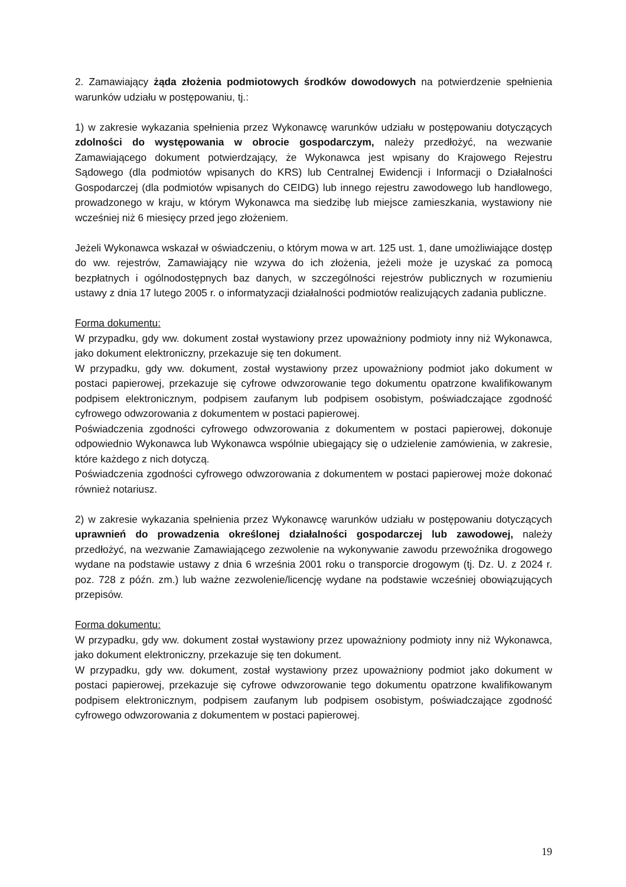2. Zamawiający żąda złożenia podmiotowych środków dowodowych na potwierdzenie spełnienia warunków udziału w postępowaniu, tj.:
1) w zakresie wykazania spełnienia przez Wykonawcę warunków udziału w postępowaniu dotyczących zdolności do występowania w obrocie gospodarczym, należy przedłożyć, na wezwanie Zamawiającego dokument potwierdzający, że Wykonawca jest wpisany do Krajowego Rejestru Sądowego (dla podmiotów wpisanych do KRS) lub Centralnej Ewidencji i Informacji o Działalności Gospodarczej (dla podmiotów wpisanych do CEIDG) lub innego rejestru zawodowego lub handlowego, prowadzonego w kraju, w którym Wykonawca ma siedzibę lub miejsce zamieszkania, wystawiony nie wcześniej niż 6 miesięcy przed jego złożeniem.
Jeżeli Wykonawca wskazał w oświadczeniu, o którym mowa w art. 125 ust. 1, dane umożliwiające dostęp do ww. rejestrów, Zamawiający nie wzywa do ich złożenia, jeżeli może je uzyskać za pomocą bezpłatnych i ogólnodostępnych baz danych, w szczególności rejestrów publicznych w rozumieniu ustawy z dnia 17 lutego 2005 r. o informatyzacji działalności podmiotów realizujących zadania publiczne.
Forma dokumentu:
W przypadku, gdy ww. dokument został wystawiony przez upoważniony podmioty inny niż Wykonawca, jako dokument elektroniczny, przekazuje się ten dokument.
W przypadku, gdy ww. dokument, został wystawiony przez upoważniony podmiot jako dokument w postaci papierowej, przekazuje się cyfrowe odwzorowanie tego dokumentu opatrzone kwalifikowanym podpisem elektronicznym, podpisem zaufanym lub podpisem osobistym, poświadczające zgodność cyfrowego odwzorowania z dokumentem w postaci papierowej.
Poświadczenia zgodności cyfrowego odwzorowania z dokumentem w postaci papierowej, dokonuje odpowiednio Wykonawca lub Wykonawca wspólnie ubiegający się o udzielenie zamówienia, w zakresie, które każdego z nich dotyczą.
Poświadczenia zgodności cyfrowego odwzorowania z dokumentem w postaci papierowej może dokonać również notariusz.
2) w zakresie wykazania spełnienia przez Wykonawcę warunków udziału w postępowaniu dotyczących uprawnień do prowadzenia określonej działalności gospodarczej lub zawodowej, należy przedłożyć, na wezwanie Zamawiającego zezwolenie na wykonywanie zawodu przewoźnika drogowego wydane na podstawie ustawy z dnia 6 września 2001 roku o transporcie drogowym (tj. Dz. U. z 2024 r. poz. 728 z późn. zm.) lub ważne zezwolenie/licencję wydane na podstawie wcześniej obowiązujących przepisów.
Forma dokumentu:
W przypadku, gdy ww. dokument został wystawiony przez upoważniony podmioty inny niż Wykonawca, jako dokument elektroniczny, przekazuje się ten dokument.
W przypadku, gdy ww. dokument, został wystawiony przez upoważniony podmiot jako dokument w postaci papierowej, przekazuje się cyfrowe odwzorowanie tego dokumentu opatrzone kwalifikowanym podpisem elektronicznym, podpisem zaufanym lub podpisem osobistym, poświadczające zgodność cyfrowego odwzorowania z dokumentem w postaci papierowej.
19